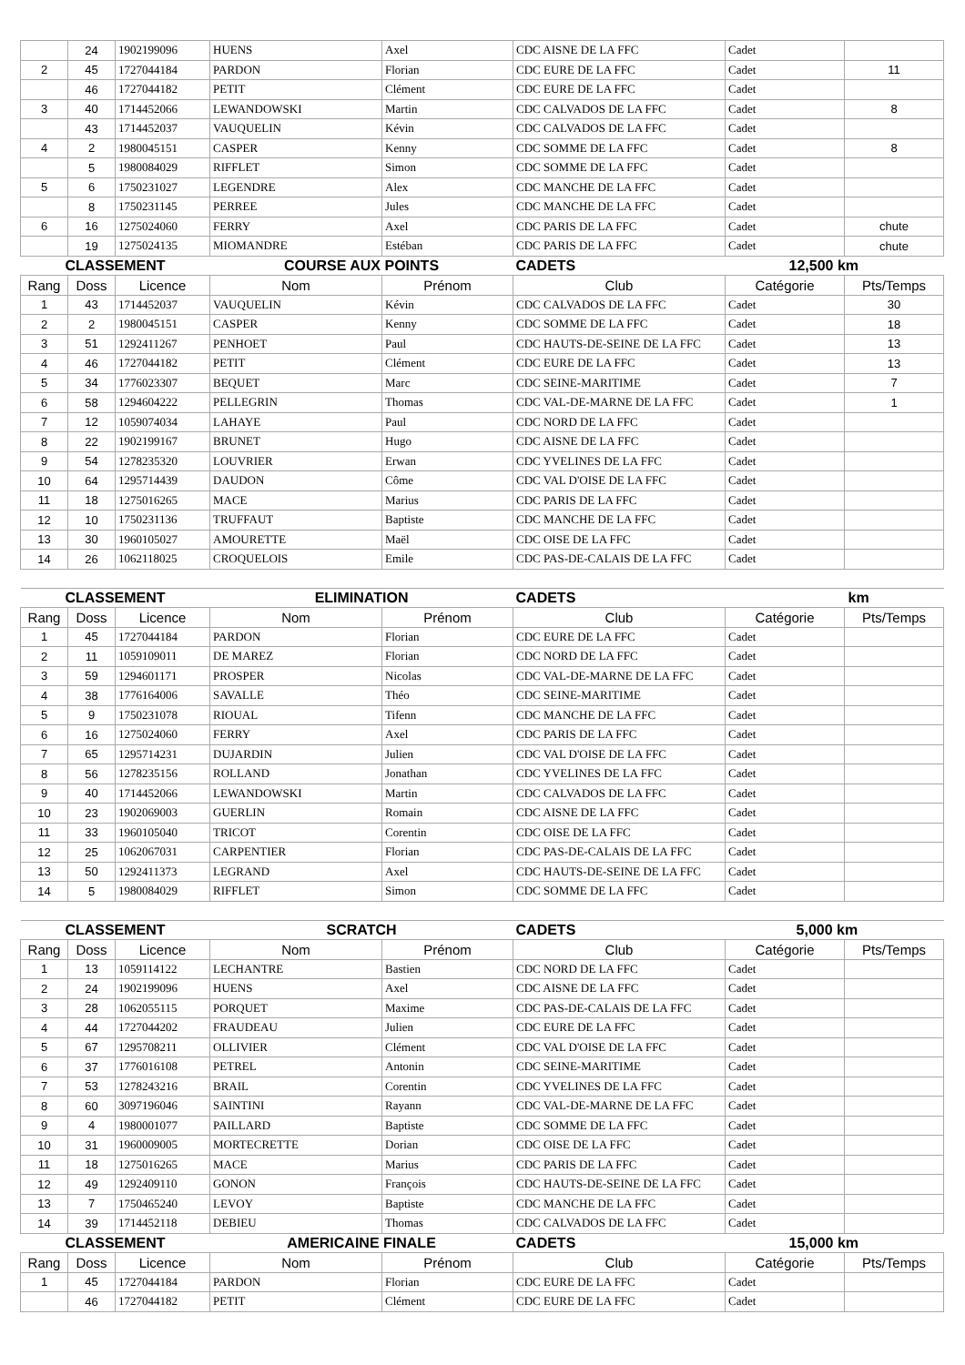| | 24 | 1902199096 | HUENS | Axel | CDC AISNE DE LA FFC | Cadet | |
| 2 | 45 | 1727044184 | PARDON | Florian | CDC EURE DE LA FFC | Cadet | 11 |
| | 46 | 1727044182 | PETIT | Clément | CDC EURE DE LA FFC | Cadet | |
| 3 | 40 | 1714452066 | LEWANDOWSKI | Martin | CDC CALVADOS DE LA FFC | Cadet | 8 |
| | 43 | 1714452037 | VAUQUELIN | Kévin | CDC CALVADOS DE LA FFC | Cadet | |
| 4 | 2 | 1980045151 | CASPER | Kenny | CDC SOMME DE LA FFC | Cadet | 8 |
| | 5 | 1980084029 | RIFFLET | Simon | CDC SOMME DE LA FFC | Cadet | |
| 5 | 6 | 1750231027 | LEGENDRE | Alex | CDC MANCHE DE LA FFC | Cadet | |
| | 8 | 1750231145 | PERREE | Jules | CDC MANCHE DE LA FFC | Cadet | |
| 6 | 16 | 1275024060 | FERRY | Axel | CDC PARIS DE LA FFC | Cadet | chute |
| | 19 | 1275024135 | MIOMANDRE | Estéban | CDC PARIS DE LA FFC | Cadet | chute |
| CLASSEMENT | | | COURSE AUX POINTS | | CADETS | 12,500 km | |
| Rang | Doss | Licence | Nom | Prénom | Club | Catégorie | Pts/Temps |
| 1 | 43 | 1714452037 | VAUQUELIN | Kévin | CDC CALVADOS DE LA FFC | Cadet | 30 |
| 2 | 2 | 1980045151 | CASPER | Kenny | CDC SOMME DE LA FFC | Cadet | 18 |
| 3 | 51 | 1292411267 | PENHOET | Paul | CDC HAUTS-DE-SEINE DE LA FFC | Cadet | 13 |
| 4 | 46 | 1727044182 | PETIT | Clément | CDC EURE DE LA FFC | Cadet | 13 |
| 5 | 34 | 1776023307 | BEQUET | Marc | CDC SEINE-MARITIME | Cadet | 7 |
| 6 | 58 | 1294604222 | PELLEGRIN | Thomas | CDC VAL-DE-MARNE DE LA FFC | Cadet | 1 |
| 7 | 12 | 1059074034 | LAHAYE | Paul | CDC NORD DE LA FFC | Cadet | |
| 8 | 22 | 1902199167 | BRUNET | Hugo | CDC AISNE DE LA FFC | Cadet | |
| 9 | 54 | 1278235320 | LOUVRIER | Erwan | CDC YVELINES DE LA FFC | Cadet | |
| 10 | 64 | 1295714439 | DAUDON | Côme | CDC VAL D'OISE DE LA FFC | Cadet | |
| 11 | 18 | 1275016265 | MACE | Marius | CDC PARIS DE LA FFC | Cadet | |
| 12 | 10 | 1750231136 | TRUFFAUT | Baptiste | CDC MANCHE DE LA FFC | Cadet | |
| 13 | 30 | 1960105027 | AMOURETTE | Maël | CDC OISE DE LA FFC | Cadet | |
| 14 | 26 | 1062118025 | CROQUELOIS | Emile | CDC PAS-DE-CALAIS DE LA FFC | Cadet | |
| CLASSEMENT | | | ELIMINATION | | CADETS | km | |
| Rang | Doss | Licence | Nom | Prénom | Club | Catégorie | Pts/Temps |
| 1 | 45 | 1727044184 | PARDON | Florian | CDC EURE DE LA FFC | Cadet | |
| 2 | 11 | 1059109011 | DE MAREZ | Florian | CDC NORD DE LA FFC | Cadet | |
| 3 | 59 | 1294601171 | PROSPER | Nicolas | CDC VAL-DE-MARNE DE LA FFC | Cadet | |
| 4 | 38 | 1776164006 | SAVALLE | Théo | CDC SEINE-MARITIME | Cadet | |
| 5 | 9 | 1750231078 | RIOUAL | Tifenn | CDC MANCHE DE LA FFC | Cadet | |
| 6 | 16 | 1275024060 | FERRY | Axel | CDC PARIS DE LA FFC | Cadet | |
| 7 | 65 | 1295714231 | DUJARDIN | Julien | CDC VAL D'OISE DE LA FFC | Cadet | |
| 8 | 56 | 1278235156 | ROLLAND | Jonathan | CDC YVELINES DE LA FFC | Cadet | |
| 9 | 40 | 1714452066 | LEWANDOWSKI | Martin | CDC CALVADOS DE LA FFC | Cadet | |
| 10 | 23 | 1902069003 | GUERLIN | Romain | CDC AISNE DE LA FFC | Cadet | |
| 11 | 33 | 1960105040 | TRICOT | Corentin | CDC OISE DE LA FFC | Cadet | |
| 12 | 25 | 1062067031 | CARPENTIER | Florian | CDC PAS-DE-CALAIS DE LA FFC | Cadet | |
| 13 | 50 | 1292411373 | LEGRAND | Axel | CDC HAUTS-DE-SEINE DE LA FFC | Cadet | |
| 14 | 5 | 1980084029 | RIFFLET | Simon | CDC SOMME DE LA FFC | Cadet | |
| CLASSEMENT | | | SCRATCH | | CADETS | 5,000 km | |
| Rang | Doss | Licence | Nom | Prénom | Club | Catégorie | Pts/Temps |
| 1 | 13 | 1059114122 | LECHANTRE | Bastien | CDC NORD DE LA FFC | Cadet | |
| 2 | 24 | 1902199096 | HUENS | Axel | CDC AISNE DE LA FFC | Cadet | |
| 3 | 28 | 1062055115 | PORQUET | Maxime | CDC PAS-DE-CALAIS DE LA FFC | Cadet | |
| 4 | 44 | 1727044202 | FRAUDEAU | Julien | CDC EURE DE LA FFC | Cadet | |
| 5 | 67 | 1295708211 | OLLIVIER | Clément | CDC VAL D'OISE DE LA FFC | Cadet | |
| 6 | 37 | 1776016108 | PETREL | Antonin | CDC SEINE-MARITIME | Cadet | |
| 7 | 53 | 1278243216 | BRAIL | Corentin | CDC YVELINES DE LA FFC | Cadet | |
| 8 | 60 | 3097196046 | SAINTINI | Rayann | CDC VAL-DE-MARNE DE LA FFC | Cadet | |
| 9 | 4 | 1980001077 | PAILLARD | Baptiste | CDC SOMME DE LA FFC | Cadet | |
| 10 | 31 | 1960009005 | MORTECRETTE | Dorian | CDC OISE DE LA FFC | Cadet | |
| 11 | 18 | 1275016265 | MACE | Marius | CDC PARIS DE LA FFC | Cadet | |
| 12 | 49 | 1292409110 | GONON | François | CDC HAUTS-DE-SEINE DE LA FFC | Cadet | |
| 13 | 7 | 1750465240 | LEVOY | Baptiste | CDC MANCHE DE LA FFC | Cadet | |
| 14 | 39 | 1714452118 | DEBIEU | Thomas | CDC CALVADOS DE LA FFC | Cadet | |
| CLASSEMENT | | | AMERICAINE FINALE | | CADETS | 15,000 km | |
| Rang | Doss | Licence | Nom | Prénom | Club | Catégorie | Pts/Temps |
| 1 | 45 | 1727044184 | PARDON | Florian | CDC EURE DE LA FFC | Cadet | |
| | 46 | 1727044182 | PETIT | Clément | CDC EURE DE LA FFC | Cadet | |